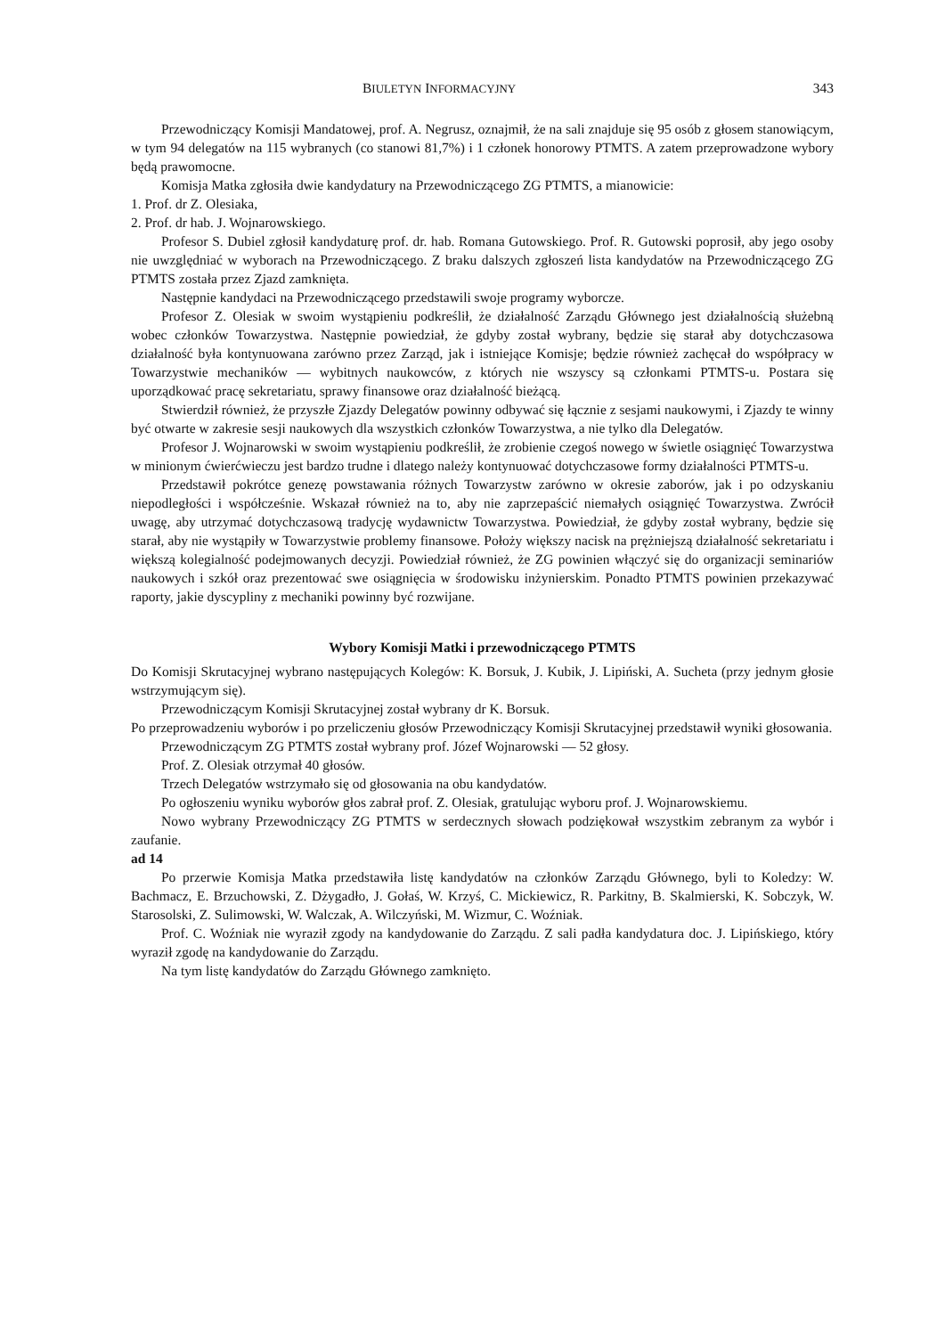BIULETYN INFORMACYJNY 343
Przewodniczący Komisji Mandatowej, prof. A. Negrusz, oznajmił, że na sali znajduje się 95 osób z głosem stanowiącym, w tym 94 delegatów na 115 wybranych (co stanowi 81,7%) i 1 członek honorowy PTMTS. A zatem przeprowadzone wybory będą prawomocne.
Komisja Matka zgłosiła dwie kandydatury na Przewodniczącego ZG PTMTS, a mianowicie:
1. Prof. dr Z. Olesiaka,
2. Prof. dr hab. J. Wojnarowskiego.
Profesor S. Dubiel zgłosił kandydaturę prof. dr. hab. Romana Gutowskiego. Prof. R. Gutowski poprosił, aby jego osoby nie uwzględniać w wyborach na Przewodniczącego. Z braku dalszych zgłoszeń lista kandydatów na Przewodniczącego ZG PTMTS została przez Zjazd zamknięta.
Następnie kandydaci na Przewodniczącego przedstawili swoje programy wyborcze.
Profesor Z. Olesiak w swoim wystąpieniu podkreślił, że działalność Zarządu Głównego jest działalnością służebną wobec członków Towarzystwa. Następnie powiedział, że gdyby został wybrany, będzie się starał aby dotychczasowa działalność była kontynuowana zarówno przez Zarząd, jak i istniejące Komisje; będzie również zachęcał do współpracy w Towarzystwie mechaników — wybitnych naukowców, z których nie wszyscy są członkami PTMTS-u. Postara się uporządkować pracę sekretariatu, sprawy finansowe oraz działalność bieżącą.
Stwierdził również, że przyszłe Zjazdy Delegatów powinny odbywać się łącznie z sesjami naukowymi, i Zjazdy te winny być otwarte w zakresie sesji naukowych dla wszystkich członków Towarzystwa, a nie tylko dla Delegatów.
Profesor J. Wojnarowski w swoim wystąpieniu podkreślił, że zrobienie czegoś nowego w świetle osiągnięć Towarzystwa w minionym ćwierćwieczu jest bardzo trudne i dlatego należy kontynuować dotychczasowe formy działalności PTMTS-u.
Przedstawił pokrótce genezę powstawania różnych Towarzystw zarówno w okresie zaborów, jak i po odzyskaniu niepodległości i współcześnie. Wskazał również na to, aby nie zaprzepaścić niemałych osiągnięć Towarzystwa. Zwrócił uwagę, aby utrzymać dotychczasową tradycję wydawnictw Towarzystwa. Powiedział, że gdyby został wybrany, będzie się starał, aby nie wystąpiły w Towarzystwie problemy finansowe. Położy większy nacisk na prężniejszą działalność sekretariatu i większą kolegialność podejmowanych decyzji. Powiedział również, że ZG powinien włączyć się do organizacji seminariów naukowych i szkół oraz prezentować swe osiągnięcia w środowisku inżynierskim. Ponadto PTMTS powinien przekazywać raporty, jakie dyscypliny z mechaniki powinny być rozwijane.
Wybory Komisji Matki i przewodniczącego PTMTS
Do Komisji Skrutacyjnej wybrano następujących Kolegów: K. Borsuk, J. Kubik, J. Lipiński, A. Sucheta (przy jednym głosie wstrzymującym się).
Przewodniczącym Komisji Skrutacyjnej został wybrany dr K. Borsuk.
Po przeprowadzeniu wyborów i po przeliczeniu głosów Przewodniczący Komisji Skrutacyjnej przedstawił wyniki głosowania.
Przewodniczącym ZG PTMTS został wybrany prof. Józef Wojnarowski — 52 głosy.
Prof. Z. Olesiak otrzymał 40 głosów.
Trzech Delegatów wstrzymało się od głosowania na obu kandydatów.
Po ogłoszeniu wyniku wyborów głos zabrał prof. Z. Olesiak, gratulując wyboru prof. J. Wojnarowskiemu.
Nowo wybrany Przewodniczący ZG PTMTS w serdecznych słowach podziękował wszystkim zebranym za wybór i zaufanie.
ad 14
Po przerwie Komisja Matka przedstawiła listę kandydatów na członków Zarządu Głównego, byli to Koledzy: W. Bachmacz, E. Brzuchowski, Z. Dżygadło, J. Gołaś, W. Krzyś, C. Mickiewicz, R. Parkitny, B. Skalmierski, K. Sobczyk, W. Starosolski, Z. Sulimowski, W. Walczak, A. Wilczyński, M. Wizmur, C. Woźniak.
Prof. C. Woźniak nie wyraził zgody na kandydowanie do Zarządu. Z sali padła kandydatura doc. J. Lipińskiego, który wyraził zgodę na kandydowanie do Zarządu.
Na tym listę kandydatów do Zarządu Głównego zamknięto.